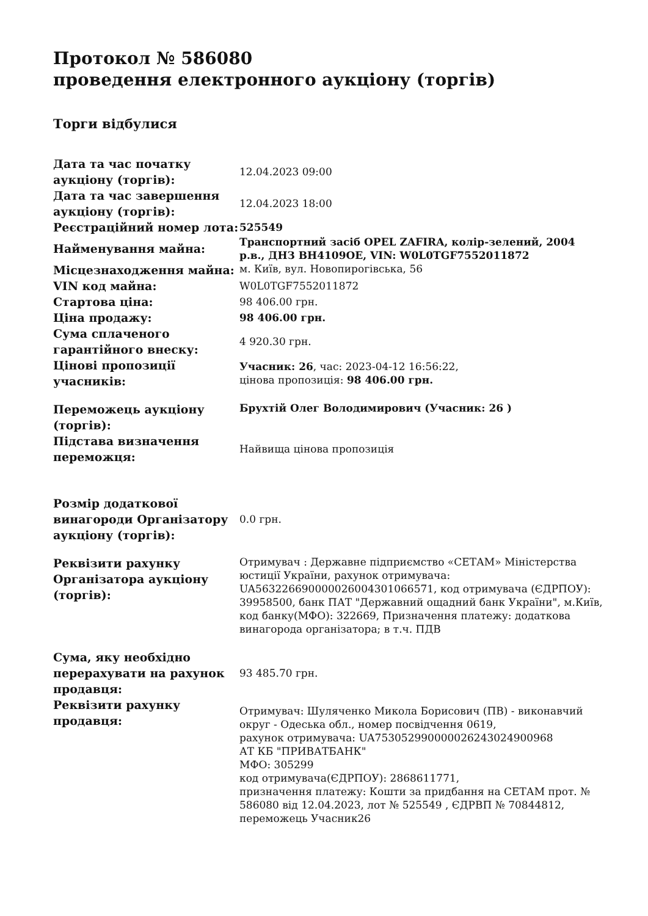Протокол № 586080
проведення електронного аукціону (торгів)
Торги відбулися
| Дата та час початку аукціону (торгів): | 12.04.2023 09:00 |
| Дата та час завершення аукціону (торгів): | 12.04.2023 18:00 |
| Реєстраційний номер лота: | 525549 |
| Найменування майна: | Транспортний засіб OPEL ZAFIRA, колір-зелений, 2004 р.в., ДНЗ ВН4109ОЕ, VIN: W0L0TGF7552011872 |
| Місцезнаходження майна: | м. Київ, вул. Новопирогівська, 56 |
| VIN код майна: | W0L0TGF7552011872 |
| Стартова ціна: | 98 406.00 грн. |
| Ціна продажу: | 98 406.00 грн. |
| Сума сплаченого гарантійного внеску: | 4 920.30 грн. |
| Цінові пропозиції учасників: | Учасник: 26 , час: 2023-04-12 16:56:22, цінова пропозиція: 98 406.00 грн. |
| Переможець аукціону (торгів): | Брухтій Олег Володимирович (Учасник: 26 ) |
| Підстава визначення переможця: | Найвища цінова пропозиція |
| Розмір додаткової винагороди Організатору аукціону (торгів): | 0.0 грн. |
| Реквізити рахунку Організатора аукціону (торгів): | Отримувач : Державне підприємство «СЕТАМ» Міністерства юстиції України, рахунок отримувача: UA563226690000026004301066571, код отримувача (ЄДРПОУ): 39958500, банк ПАТ "Державний ощадний банк України", м.Київ, код банку(МФО): 322669, Призначення платежу: додаткова винагорода організатора; в т.ч. ПДВ |
| Сума, яку необхідно перерахувати на рахунок продавця: | 93 485.70 грн. |
| Реквізити рахунку продавця: | Отримувач: Шуляченко Микола Борисович (ПВ) - виконавчий округ - Одеська обл., номер посвідчення 0619, рахунок отримувача: UA753052990000026243024900968 АТ КБ "ПРИВАТБАНК" МФО: 305299 код отримувача(ЄДРПОУ): 2868611771, призначення платежу: Кошти за придбання на СЕТАМ прот. № 586080 від 12.04.2023, лот № 525549 , ЄДРВП № 70844812, переможець Учасник26 |